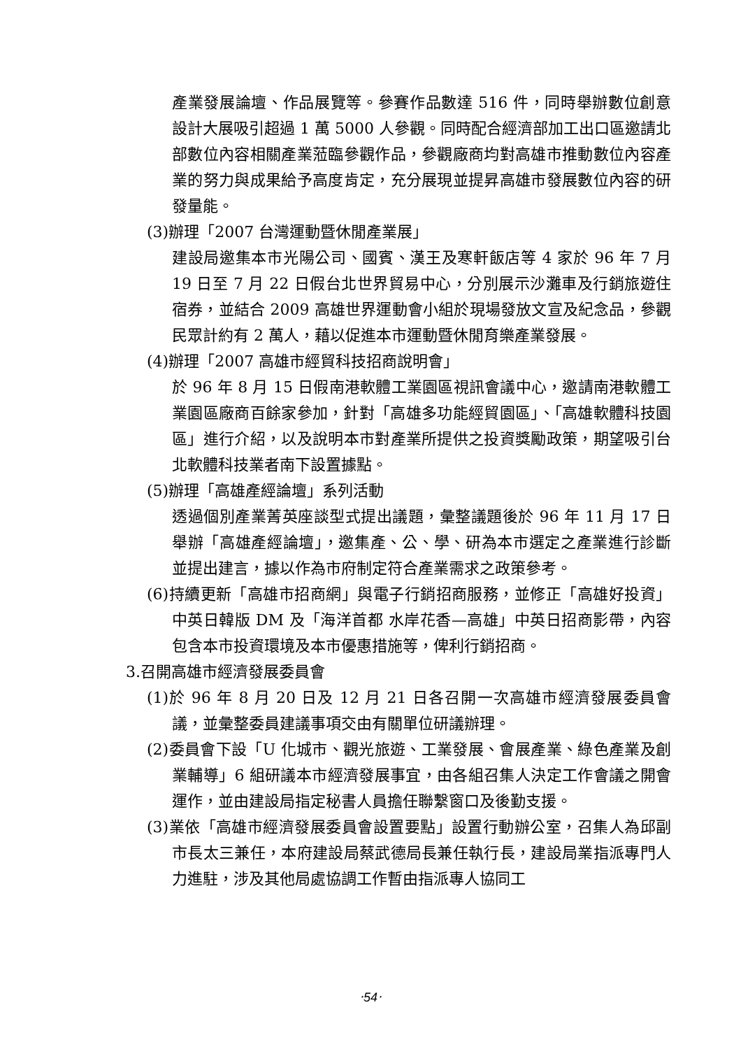產業發展論壇、作品展覽等。參賽作品數達 516 件，同時舉辦數位創意設計大展吸引超過 1 萬 5000 人參觀。同時配合經濟部加工出口區邀請北部數位內容相關產業蒞臨參觀作品，參觀廠商均對高雄市推動數位內容產業的努力與成果給予高度肯定，充分展現並提昇高雄市發展數位內容的研發量能。
(3)辦理「2007 台灣運動暨休閒產業展」
建設局邀集本市光陽公司、國賓、漢王及寒軒飯店等 4 家於 96 年 7 月 19 日至 7 月 22 日假台北世界貿易中心，分別展示沙灘車及行銷旅遊住宿券，並結合 2009 高雄世界運動會小組於現場發放文宣及紀念品，參觀民眾計約有 2 萬人，藉以促進本市運動暨休閒育樂產業發展。
(4)辦理「2007 高雄市經貿科技招商說明會」
於 96 年 8 月 15 日假南港軟體工業園區視訊會議中心，邀請南港軟體工業園區廠商百餘家參加，針對「高雄多功能經貿園區」、「高雄軟體科技園區」進行介紹，以及說明本市對產業所提供之投資獎勵政策，期望吸引台北軟體科技業者南下設置據點。
(5)辦理「高雄產經論壇」系列活動
透過個別產業菁英座談型式提出議題，彙整議題後於 96 年 11 月 17 日舉辦「高雄產經論壇」，邀集產、公、學、研為本市選定之產業進行診斷並提出建言，據以作為市府制定符合產業需求之政策參考。
(6)持續更新「高雄市招商網」與電子行銷招商服務，並修正「高雄好投資」中英日韓版 DM 及「海洋首都 水岸花香—高雄」中英日招商影帶，內容包含本市投資環境及本市優惠措施等，俾利行銷招商。
3.召開高雄市經濟發展委員會
(1)於 96 年 8 月 20 日及 12 月 21 日各召開一次高雄市經濟發展委員會議，並彙整委員建議事項交由有關單位研議辦理。
(2)委員會下設「U 化城市、觀光旅遊、工業發展、會展產業、綠色產業及創業輔導」6 組研議本市經濟發展事宜，由各組召集人決定工作會議之開會運作，並由建設局指定秘書人員擔任聯繫窗口及後勤支援。
(3)業依「高雄市經濟發展委員會設置要點」設置行動辦公室，召集人為邱副市長太三兼任，本府建設局蔡武德局長兼任執行長，建設局業指派專門人力進駐，涉及其他局處協調工作暫由指派專人協同工
‧54‧